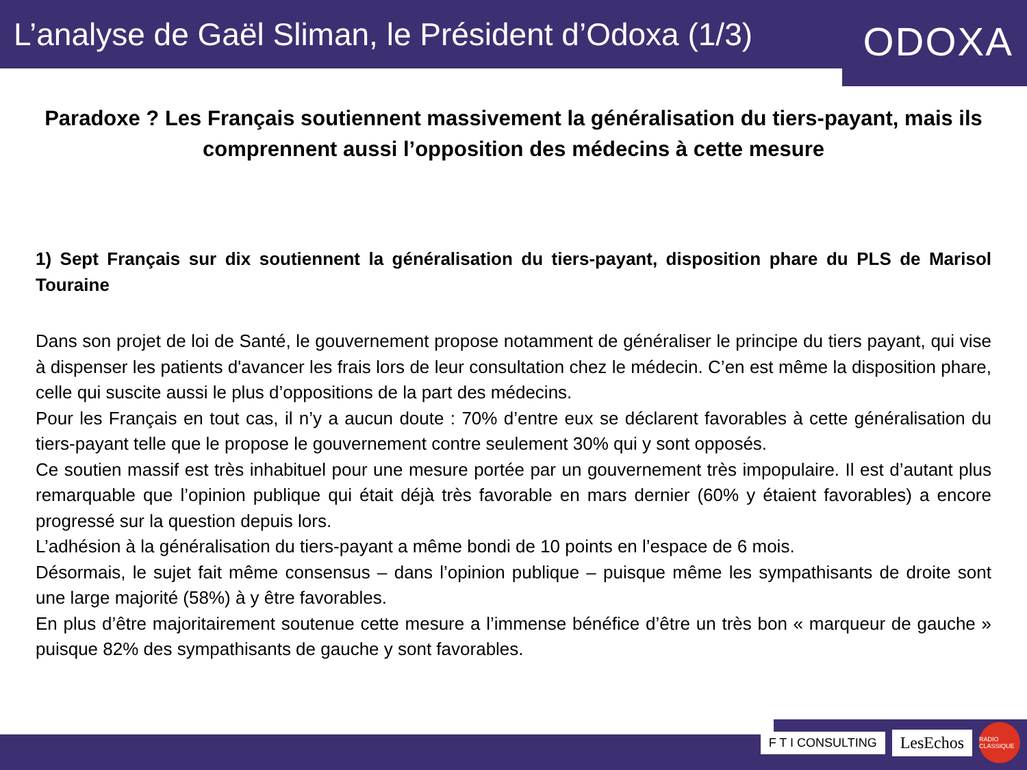L’analyse de Gaël Sliman, le Président d’Odoxa (1/3)
ODOXA
Paradoxe ? Les Français soutiennent massivement la généralisation du tiers-payant, mais ils comprennent aussi l’opposition des médecins à cette mesure
1) Sept Français sur dix soutiennent la généralisation du tiers-payant, disposition phare du PLS de Marisol Touraine
Dans son projet de loi de Santé, le gouvernement propose notamment de généraliser le principe du tiers payant, qui vise à dispenser les patients d'avancer les frais lors de leur consultation chez le médecin. C’en est même la disposition phare, celle qui suscite aussi le plus d’oppositions de la part des médecins.
Pour les Français en tout cas, il n’y a aucun doute : 70% d’entre eux se déclarent favorables à cette généralisation du tiers-payant telle que le propose le gouvernement contre seulement 30% qui y sont opposés.
Ce soutien massif est très inhabituel pour une mesure portée par un gouvernement très impopulaire. Il est d’autant plus remarquable que l’opinion publique qui était déjà très favorable en mars dernier (60% y étaient favorables) a encore progressé sur la question depuis lors.
L’adhésion à la généralisation du tiers-payant a même bondi de 10 points en l’espace de 6 mois.
Désormais, le sujet fait même consensus – dans l’opinion publique – puisque même les sympathisants de droite sont une large majorité (58%) à y être favorables.
En plus d’être majoritairement soutenue cette mesure a l’immense bénéfice d’être un très bon « marqueur de gauche » puisque 82% des sympathisants de gauche y sont favorables.
F T I CONSULTING
LesEchos
RADIO CLASSIQUE